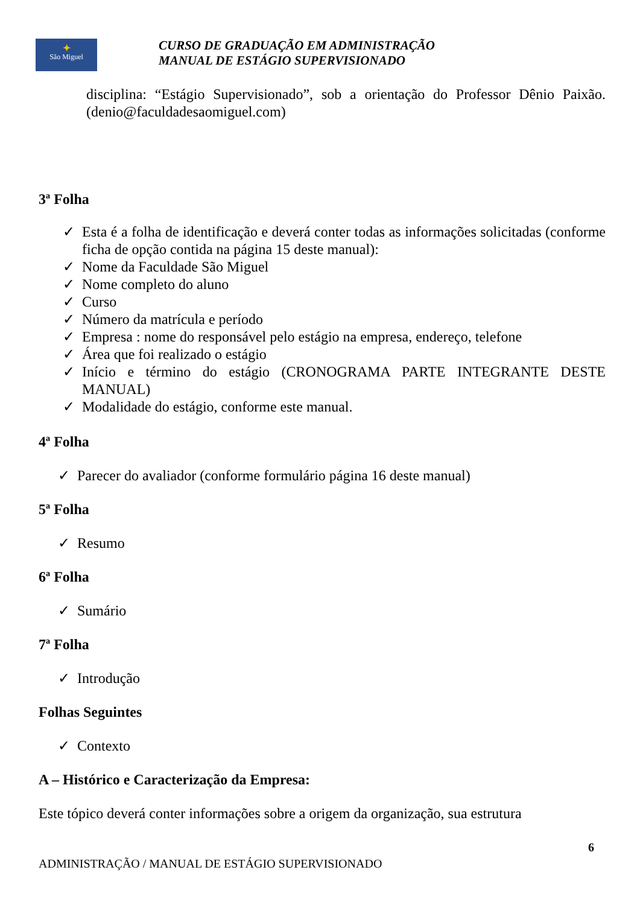✦
São Miguel
CURSO DE GRADUAÇÃO EM ADMINISTRAÇÃO
MANUAL DE ESTÁGIO SUPERVISIONADO
disciplina: “Estágio Supervisionado”, sob a orientação do Professor Dênio Paixão. (denio@faculdadesaomiguel.com)
3ª Folha
✓ Esta é a folha de identificação e deverá conter todas as informações solicitadas (conforme ficha de opção contida na página 15 deste manual):
✓ Nome da Faculdade São Miguel
✓ Nome completo do aluno
✓ Curso
✓ Número da matrícula e período
✓ Empresa : nome do responsável pelo estágio na empresa, endereço, telefone
✓ Área que foi realizado o estágio
✓ Início e término do estágio (CRONOGRAMA PARTE INTEGRANTE DESTE MANUAL)
✓ Modalidade do estágio, conforme este manual.
4ª Folha
✓ Parecer do avaliador (conforme formulário página 16 deste manual)
5ª Folha
✓ Resumo
6ª Folha
✓ Sumário
7ª Folha
✓ Introdução
Folhas Seguintes
✓ Contexto
A – Histórico e Caracterização da Empresa:
Este tópico deverá conter informações sobre a origem da organização, sua estrutura
6
ADMINISTRAÇÃO / MANUAL DE ESTÁGIO SUPERVISIONADO